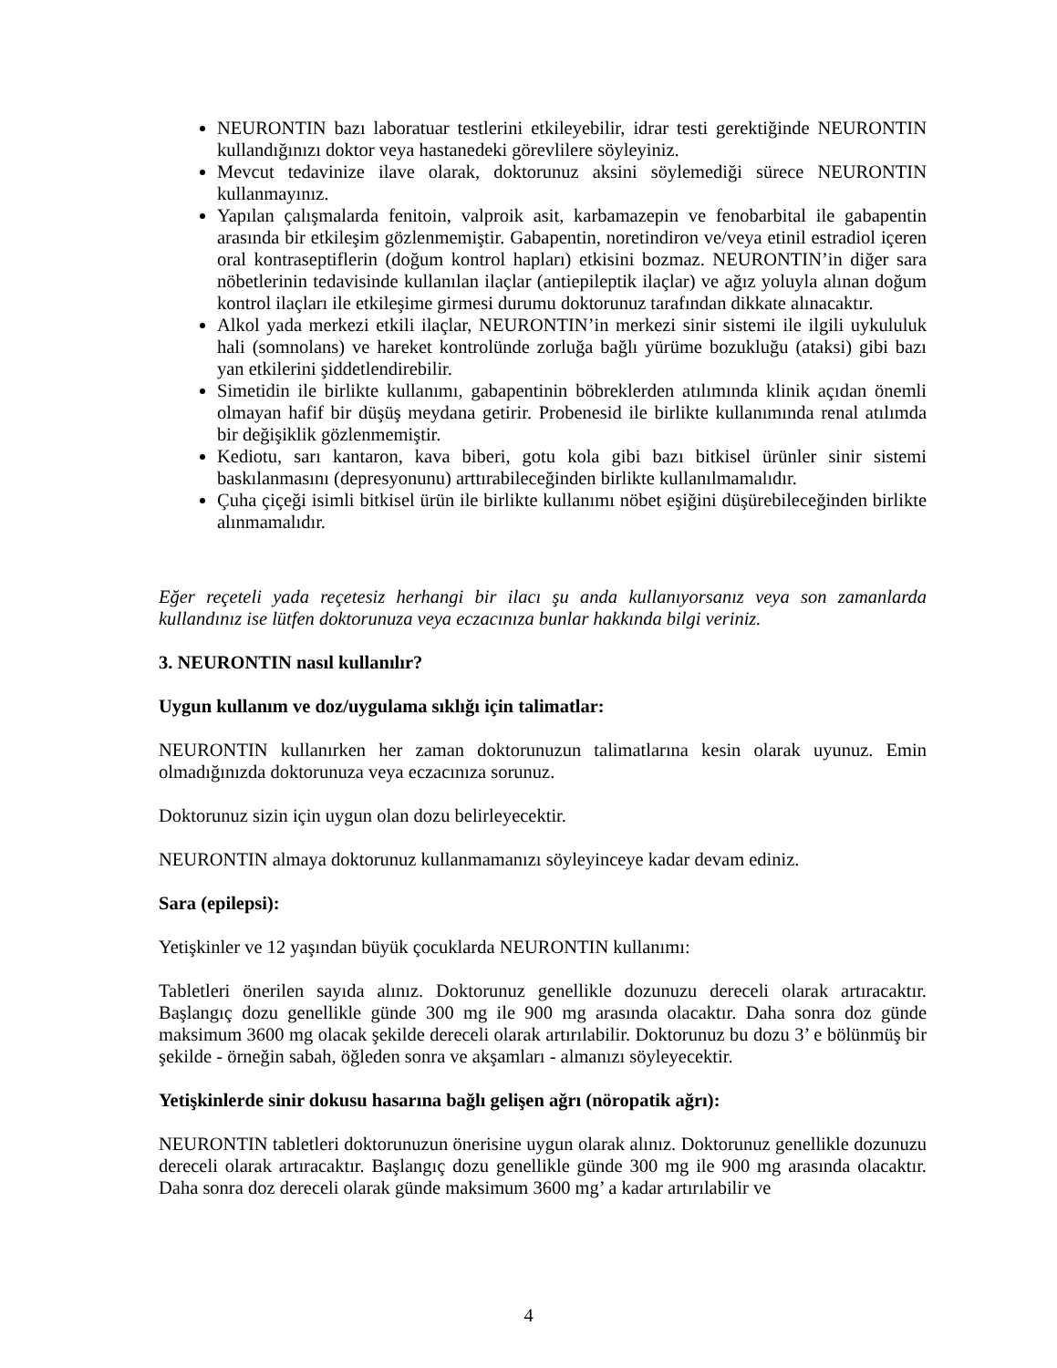NEURONTIN bazı laboratuar testlerini etkileyebilir, idrar testi gerektiğinde NEURONTIN kullandığınızı doktor veya hastanedeki görevlilere söyleyiniz.
Mevcut tedavinize ilave olarak, doktorunuz aksini söylemediği sürece NEURONTIN kullanmayınız.
Yapılan çalışmalarda fenitoin, valproik asit, karbamazepin ve fenobarbital ile gabapentin arasında bir etkileşim gözlenmemiştir. Gabapentin, noretindiron ve/veya etinil estradiol içeren oral kontraseptiflerin (doğum kontrol hapları) etkisini bozmaz. NEURONTIN’in diğer sara nöbetlerinin tedavisinde kullanılan ilaçlar (antiepileptik ilaçlar) ve ağız yoluyla alınan doğum kontrol ilaçları ile etkileşime girmesi durumu doktorunuz tarafından dikkate alınacaktır.
Alkol yada merkezi etkili ilaçlar, NEURONTIN’in merkezi sinir sistemi ile ilgili uykululuk hali (somnolans) ve hareket kontrolünde zorluğa bağlı yürüme bozukluğu (ataksi) gibi bazı yan etkilerini şiddetlendirebilir.
Simetidin ile birlikte kullanımı, gabapentinin böbreklerden atılımında klinik açıdan önemli olmayan hafif bir düşüş meydana getirir. Probenesid ile birlikte kullanımında renal atılımda bir değişiklik gözlenmemiştir.
Kediotu, sarı kantaron, kava biberi, gotu kola gibi bazı bitkisel ürünler sinir sistemi baskılanmasını (depresyonunu) arttırabileceğinden birlikte kullanılmamalıdır.
Çuha çiçeği isimli bitkisel ürün ile birlikte kullanımı nöbet eşiğini düşürebileceğinden birlikte alınmamalıdır.
Eğer reçeteli yada reçetesiz herhangi bir ilacı şu anda kullanıyorsanız veya son zamanlarda kullandınız ise lütfen doktorunuza veya eczacınıza bunlar hakkında bilgi veriniz.
3. NEURONTIN nasıl kullanılır?
Uygun kullanım ve doz/uygulama sıklığı için talimatlar:
NEURONTIN kullanırken her zaman doktorunuzun talimatlarına kesin olarak uyunuz. Emin olmadığınızda doktorunuza veya eczacınıza sorunuz.
Doktorunuz sizin için uygun olan dozu belirleyecektir.
NEURONTIN almaya doktorunuz kullanmamanızı söyleyinceye kadar devam ediniz.
Sara (epilepsi):
Yetişkinler ve 12 yaşından büyük çocuklarda NEURONTIN kullanımı:
Tabletleri önerilen sayıda alınız. Doktorunuz genellikle dozunuzu dereceli olarak artıracaktır. Başlangıç dozu genellikle günde 300 mg ile 900 mg arasında olacaktır. Daha sonra doz günde maksimum 3600 mg olacak şekilde dereceli olarak artırılabilir. Doktorunuz bu dozu 3’ e bölünmüş bir şekilde - örneğin sabah, öğleden sonra ve akşamları - almanızı söyleyecektir.
Yetişkinlerde sinir dokusu hasarına bağlı gelişen ağrı (nöropatik ağrı):
NEURONTIN tabletleri doktorunuzun önerisine uygun olarak alınız. Doktorunuz genellikle dozunuzu dereceli olarak artıracaktır. Başlangıç dozu genellikle günde 300 mg ile 900 mg arasında olacaktır. Daha sonra doz dereceli olarak günde maksimum 3600 mg’ a kadar artırılabilir ve
4